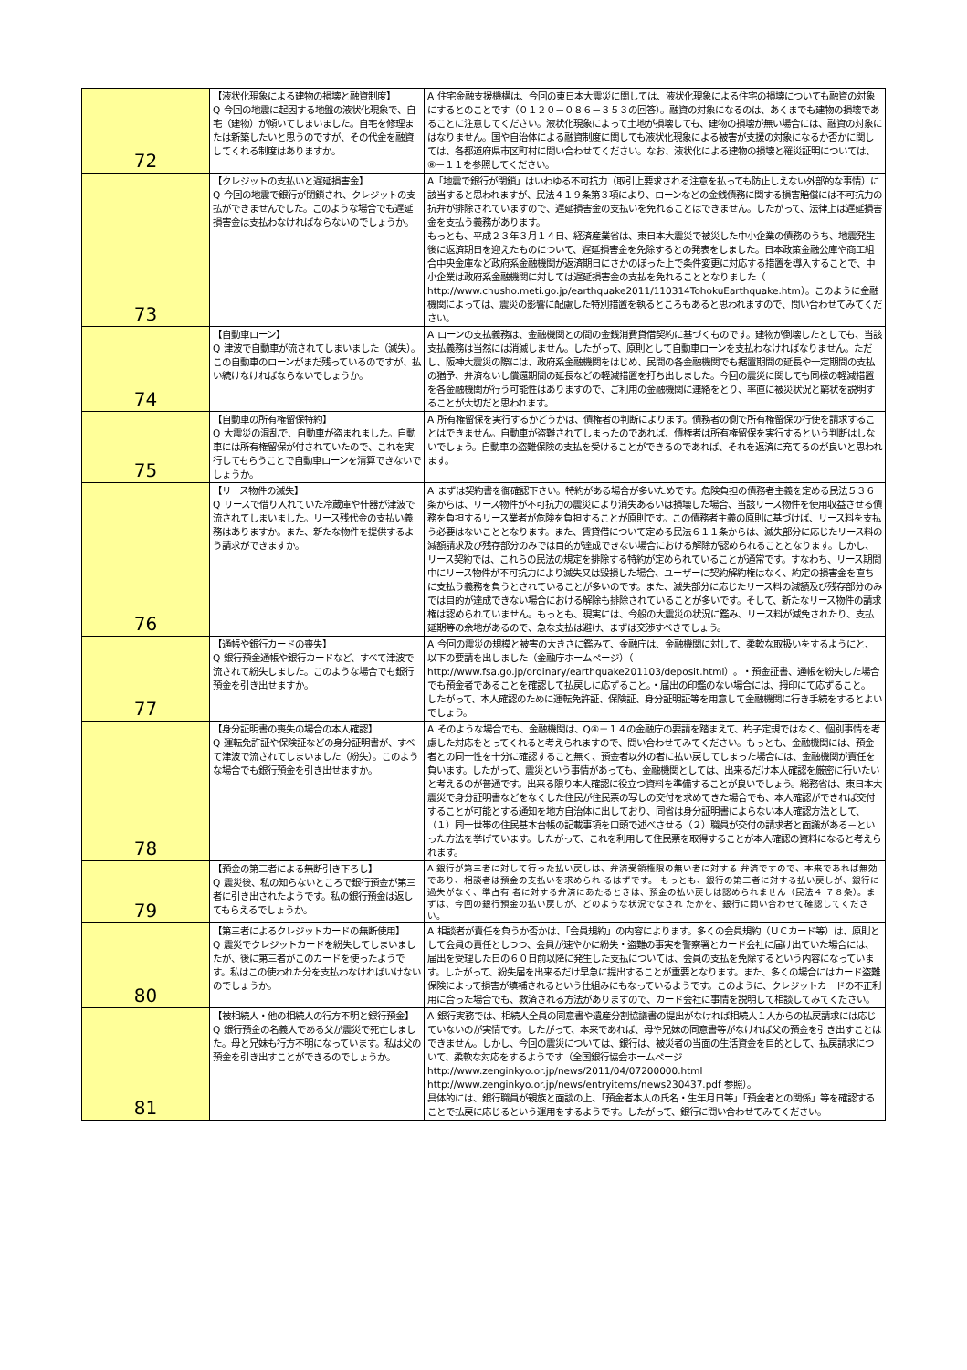| 72 | 【液状化現象による建物の損壊と融資制度】 Q 今回の地震に起因する地盤の液状化現象で、自宅（建物）が傾いてしまいました。自宅を修理または新築したいと思うのですが、その代金を融資してくれる制度はありますか。 | A 住宅金融支援機構は、今回の東日本大震災に関しては、液状化現象による住宅の損壊についても融資の対象にするとのことです（０１２０－０８６－３５３の回答）。融資の対象になるのは、あくまでも建物の損壊であることに注意してください。液状化現象によって土地が損壊しても、建物の損壊が無い場合には、融資の対象にはなりません。国や自治体による融資制度に関しても液状化現象による被害が支援の対象になるか否かに関しては、各都道府県市区町村に問い合わせてください。なお、液状化による建物の損壊と罹災証明については、⑧－１１を参照してください。 |
| 73 | 【クレジットの支払いと遅延損害金】 Q 今回の地震で銀行が閉鎖され、クレジットの支払ができませんでした。このような場合でも遅延損害金は支払わなければならないのでしょうか。 | A「地震で銀行が閉鎖」はいわゆる不可抗力（取引上要求される注意を払っても防止しえない外部的な事情）に該当すると思われますが、民法４１９条第３項により、ローンなどの金銭債務に関する損害賠償には不可抗力の抗弁が排除されていますので、遅延損害金の支払いを免れることはできません。したがって、法律上は遅延損害金を支払う義務があります。 もっとも、平成２３年３月１４日、経済産業省は、東日本大震災で被災した中小企業の債務のうち、地震発生後に返済期日を迎えたものについて、遅延損害金を免除するとの発表をしました。日本政策金融公庫や商工組合中央金庫など政府系金融機関が返済期日にさかのぼった上で条件変更に対応する措置を導入することで、中小企業は政府系金融機関に対しては遅延損害金の支払を免れることとなりました（ http://www.chusho.meti.go.jp/earthquake2011/110314TohokuEarthquake.htm）。このように金融機関によっては、震災の影響に配慮した特別措置を執るところもあると思われますので、問い合わせてみてください。 |
| 74 | 【自動車ローン】 Q 津波で自動車が流されてしまいました（滅失）。この自動車のローンがまだ残っているのですが、払い続けなければならないでしょうか。 | A ローンの支払義務は、金融機関との間の金銭消費貸借契約に基づくものです。建物が倒壊したとしても、当該支払義務は当然には消滅しません。したがって、原則として自動車ローンを支払わなければなりません。ただし、阪神大震災の際には、政府系金融機関をはじめ、民間の各金融機関でも据置期間の延長や一定期間の支払の猶予、弁済ないし償還期間の延長などの軽減措置を打ち出しました。今回の震災に関しても同様の軽減措置を各金融機関が行う可能性はありますので、ご利用の金融機関に連絡をとり、率直に被災状況と窮状を説明することが大切だと思われます。 |
| 75 | 【自動車の所有権留保特約】 Q 大震災の混乱で、自動車が盗まれました。自動車には所有権留保が付されていたので、これを実行してもらうことで自動車ローンを清算できないでしょうか。 | A 所有権留保を実行するかどうかは、債権者の判断によります。債務者の側で所有権留保の行使を請求することはできません。自動車が盗難されてしまったのであれば、債権者は所有権留保を実行するという判断はしないでしょう。自動車の盗難保険の支払を受けることができるのであれば、それを返済に充てるのが良いと思われます。 |
| 76 | 【リース物件の滅失】 Q リースで借り入れていた冷蔵庫や什器が津波で流されてしまいました。リース残代金の支払い義務はありますか。また、新たな物件を提供するよう請求ができますか。 | A まずは契約書を御確認下さい。特約がある場合が多いためです。危険負担の債務者主義を定める民法５３６条からは、リース物件が不可抗力の震災により消失あるいは損壊した場合、当該リース物件を使用収益させる債務を負担するリース業者が危険を負担することが原則です。この債務者主義の原則に基づけば、リース料を支払う必要はないこととなります。また、賃貸借について定める民法６１１条からは、滅失部分に応じたリース料の減額請求及び残存部分のみでは目的が達成できない場合における解除が認められることとなります。しかし、リース契約では、これらの民法の規定を排除する特約が定められていることが通常です。すなわち、リース期間中にリース物件が不可抗力により滅失又は毀損した場合、ユーザーに契約解約権はなく、約定の損害金を直ちに支払う義務を負うとされていることが多いのです。また、滅失部分に応じたリース料の減額及び残存部分のみでは目的が達成できない場合における解除も排除されていることが多いです。そして、新たなリース物件の請求権は認められていません。もっとも、現実には、今般の大震災の状況に鑑み、リース料が減免されたり、支払延期等の余地があるので、急な支払は避け、まずは交渉すべきでしょう。 |
| 77 | 【通帳や銀行カードの喪失】 Q 銀行預金通帳や銀行カードなど、すべて津波で流されて紛失しました。このような場合でも銀行預金を引き出せますか。 | A 今回の震災の規模と被害の大きさに鑑みて、金融庁は、金融機関に対して、柔軟な取扱いをするようにと、以下の要請を出しました（金融庁ホームページ）（ http://www.fsa.go.jp/ordinary/earthquake201103/deposit.html）。・預金証書、通帳を紛失した場合でも預金者であることを確認して払戻しに応ずること。・届出の印鑑のない場合には、拇印にて応ずること。 したがって、本人確認のために運転免許証、保険証、身分証明証等を用意して金融機関に行き手続をするとよいでしょう。 |
| 78 | 【身分証明書の喪失の場合の本人確認】 Q 運転免許証や保険証などの身分証明書が、すべて津波で流されてしまいました（紛失）。このような場合でも銀行預金を引き出せますか。 | A そのような場合でも、金融機関は、Q④－１４の金融庁の要請を踏まえて、杓子定規ではなく、個別事情を考慮した対応をとってくれると考えられますので、問い合わせてみてください。もっとも、金融機関には、預金者との同一性を十分に確認すること無く、預金者以外の者に払い戻してしまった場合には、金融機関が責任を負います。したがって、震災という事情があっても、金融機関としては、出来るだけ本人確認を厳密に行いたいと考えるのが普通です。出来る限り本人確認に役立つ資料を準備することが良いでしょう。総務省は、東日本大震災で身分証明書などをなくした住民が住民票の写しの交付を求めてきた場合でも、本人確認ができれば交付することが可能とする通知を地方自治体に出しており、同省は身分証明書によらない本人確認方法として、（１）同一世帯の住民基本台帳の記載事項を口頭で述べさせる（２）職員が交付の請求者と面識がある－といった方法を挙げています。したがって、これを利用して住民票を取得することが本人確認の資料になると考えられます。 |
| 79 | 【預金の第三者による無断引き下ろし】 Q 震災後、私の知らないところで銀行預金が第三者に引き出されたようです。私の銀行預金は返してもらえるでしょうか。 | A 銀行が第三者に対して行った払い戻しは、弁済受領権限の無い者に対する 弁済ですので、本来であれば無効であり、相談者は預金の支払いを求められ るはずです。 もっとも、銀行の第三者に対する払い戻しが、銀行に過失がなく、準占有 者に対する弁済にあたるときは、預金の払い戻しは認められません（民法４ ７８条）。まずは、今回の銀行預金の払い戻しが、どのような状況でなされ たかを、銀行に問い合わせて確認してください。 |
| 80 | 【第三者によるクレジットカードの無断使用】 Q 震災でクレジットカードを紛失してしまいましたが、後に第三者がこのカードを使ったようです。私はこの使われた分を支払わなければいけないのでしょうか。 | A 相談者が責任を負うか否かは、「会員規約」の内容によります。多くの会員規約（ＵＣカード等）は、原則として会員の責任としつつ、会員が速やかに紛失・盗難の事実を警察署とカード会社に届け出ていた場合には、届出を受理した日の６０日前以降に発生した支払については、会員の支払を免除するという内容になっています。したがって、紛失届を出来るだけ早急に提出することが重要となります。また、多くの場合にはカード盗難保険によって損害が填補されるという仕組みにもなっているようです。このように、クレジットカードの不正利用に合った場合でも、救済される方法がありますので、カード会社に事情を説明して相談してみてください。 |
| 81 | 【被相続人・他の相続人の行方不明と銀行預金】 Q 銀行預金の名義人である父が震災で死亡しました。母と兄妹も行方不明になっています。私は父の預金を引き出すことができるのでしょうか。 | A 銀行実務では、相続人全員の同意書や遺産分割協議書の提出がなければ相続人１人からの払戻請求には応じていないのが実情です。したがって、本来であれば、母や兄妹の同意書等がなければ父の預金を引き出すことはできません。しかし、今回の震災については、銀行は、被災者の当面の生活資金を目的として、払戻請求について、柔軟な対応をするようです（全国銀行協会ホームページhttp://www.zenginkyo.or.jp/news/2011/04/07200000.html http://www.zenginkyo.or.jp/news/entryitems/news230437.pdf 参照）。 具体的には、銀行職員が親族と面談の上、「預金者本人の氏名・生年月日等」「預金者との関係」等を確認することで払戻に応じるという運用をするようです。したがって、銀行に問い合わせてみてください。 |